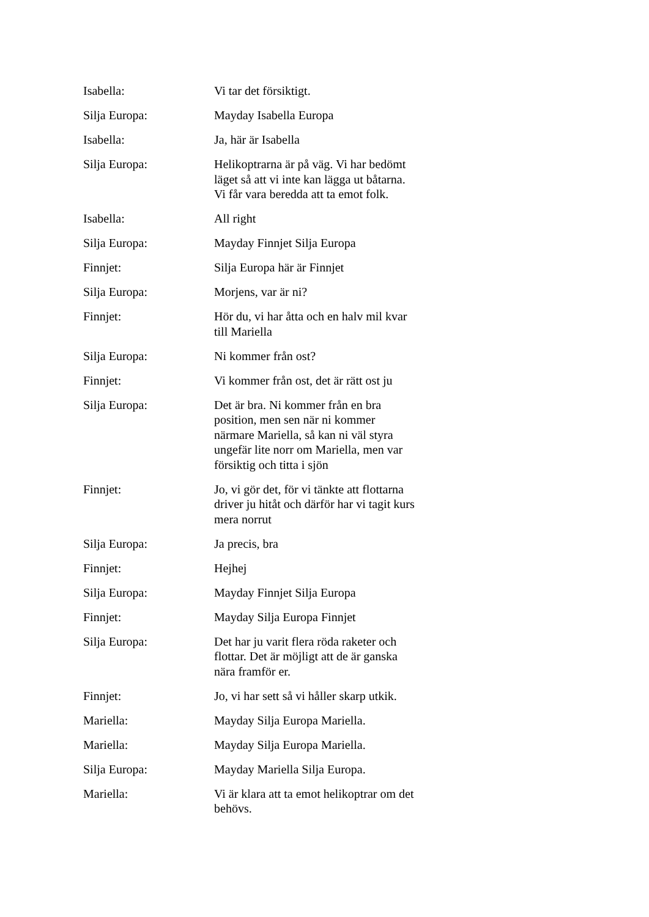Isabella: Vi tar det försiktigt.
Silja Europa: Mayday Isabella Europa
Isabella: Ja, här är Isabella
Silja Europa: Helikoptrarna är på väg. Vi har bedömt läget så att vi inte kan lägga ut båtarna. Vi får vara beredda att ta emot folk.
Isabella: All right
Silja Europa: Mayday Finnjet Silja Europa
Finnjet: Silja Europa här är Finnjet
Silja Europa: Morjens, var är ni?
Finnjet: Hör du, vi har åtta och en halv mil kvar till Mariella
Silja Europa: Ni kommer från ost?
Finnjet: Vi kommer från ost, det är rätt ost ju
Silja Europa: Det är bra. Ni kommer från en bra position, men sen när ni kommer närmare Mariella, så kan ni väl styra ungefär lite norr om Mariella, men var försiktig och titta i sjön
Finnjet: Jo, vi gör det, för vi tänkte att flottarna driver ju hitåt och därför har vi tagit kurs mera norrut
Silja Europa: Ja precis, bra
Finnjet: Hejhej
Silja Europa: Mayday Finnjet Silja Europa
Finnjet: Mayday Silja Europa Finnjet
Silja Europa: Det har ju varit flera röda raketer och flottar. Det är möjligt att de är ganska nära framför er.
Finnjet: Jo, vi har sett så vi håller skarp utkik.
Mariella: Mayday Silja Europa Mariella.
Mariella: Mayday Silja Europa Mariella.
Silja Europa: Mayday Mariella Silja Europa.
Mariella: Vi är klara att ta emot helikoptrar om det behövs.